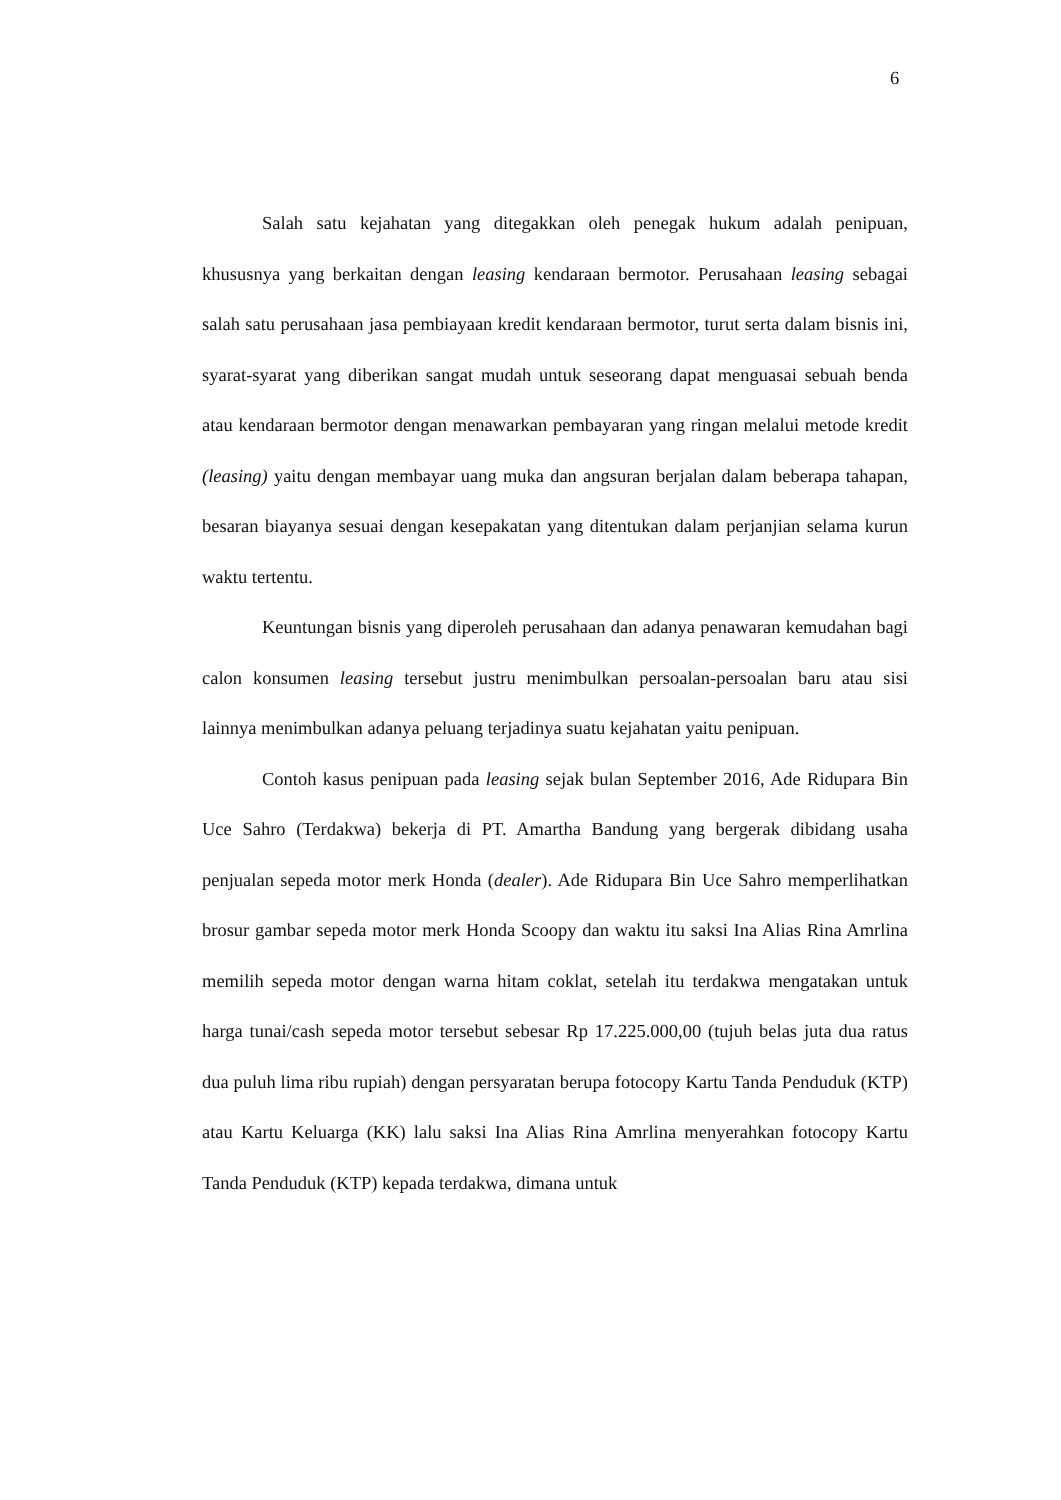6
Salah satu kejahatan yang ditegakkan oleh penegak hukum adalah penipuan, khususnya yang berkaitan dengan leasing kendaraan bermotor. Perusahaan leasing sebagai salah satu perusahaan jasa pembiayaan kredit kendaraan bermotor, turut serta dalam bisnis ini, syarat-syarat yang diberikan sangat mudah untuk seseorang dapat menguasai sebuah benda atau kendaraan bermotor dengan menawarkan pembayaran yang ringan melalui metode kredit (leasing) yaitu dengan membayar uang muka dan angsuran berjalan dalam beberapa tahapan, besaran biayanya sesuai dengan kesepakatan yang ditentukan dalam perjanjian selama kurun waktu tertentu.
Keuntungan bisnis yang diperoleh perusahaan dan adanya penawaran kemudahan bagi calon konsumen leasing tersebut justru menimbulkan persoalan-persoalan baru atau sisi lainnya menimbulkan adanya peluang terjadinya suatu kejahatan yaitu penipuan.
Contoh kasus penipuan pada leasing sejak bulan September 2016, Ade Ridupara Bin Uce Sahro (Terdakwa) bekerja di PT. Amartha Bandung yang bergerak dibidang usaha penjualan sepeda motor merk Honda (dealer). Ade Ridupara Bin Uce Sahro memperlihatkan brosur gambar sepeda motor merk Honda Scoopy dan waktu itu saksi Ina Alias Rina Amrlina memilih sepeda motor dengan warna hitam coklat, setelah itu terdakwa mengatakan untuk harga tunai/cash sepeda motor tersebut sebesar Rp 17.225.000,00 (tujuh belas juta dua ratus dua puluh lima ribu rupiah) dengan persyaratan berupa fotocopy Kartu Tanda Penduduk (KTP) atau Kartu Keluarga (KK) lalu saksi Ina Alias Rina Amrlina menyerahkan fotocopy Kartu Tanda Penduduk (KTP) kepada terdakwa, dimana untuk